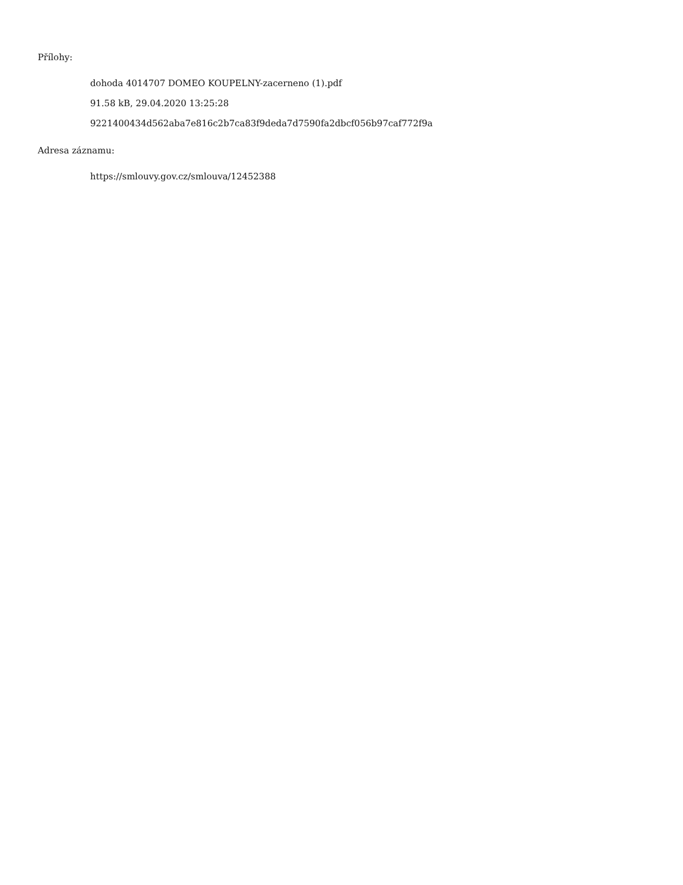Přílohy:
dohoda 4014707 DOMEO KOUPELNY-zacerneno (1).pdf
91.58 kB, 29.04.2020 13:25:28
9221400434d562aba7e816c2b7ca83f9deda7d7590fa2dbcf056b97caf772f9a
Adresa záznamu:
https://smlouvy.gov.cz/smlouva/12452388